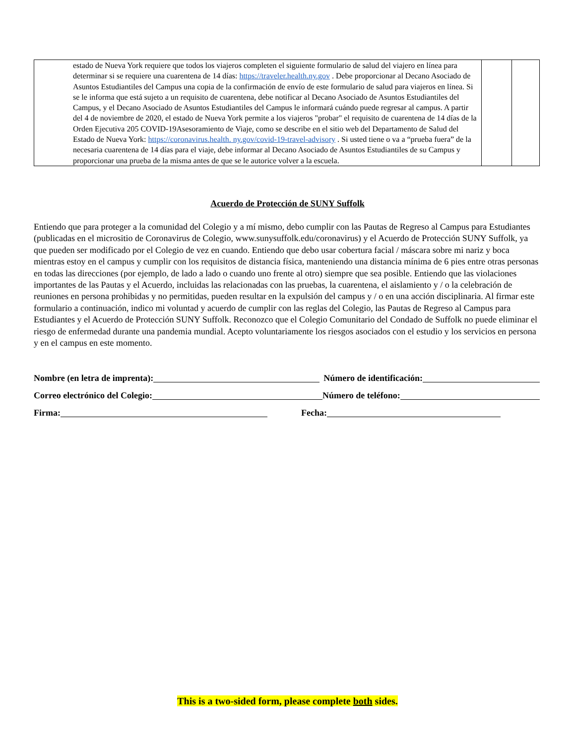| estado de Nueva York requiere que todos los viajeros completen el siguiente formulario de salud del viajero en línea para determinar si se requiere una cuarentena de 14 días: https://traveler.health.ny.gov . Debe proporcionar al Decano Asociado de Asuntos Estudiantiles del Campus una copia de la confirmación de envío de este formulario de salud para viajeros en línea. Si se le informa que está sujeto a un requisito de cuarentena, debe notificar al Decano Asociado de Asuntos Estudiantiles del Campus, y el Decano Asociado de Asuntos Estudiantiles del Campus le informará cuándo puede regresar al campus. A partir del 4 de noviembre de 2020, el estado de Nueva York permite a los viajeros "probar" el requisito de cuarentena de 14 días de la Orden Ejecutiva 205 COVID-19Asesoramiento de Viaje, como se describe en el sitio web del Departamento de Salud del Estado de Nueva York: https://coronavirus.health. ny.gov/covid-19-travel-advisory . Si usted tiene o va a “prueba fuera” de la necesaria cuarentena de 14 días para el viaje, debe informar al Decano Asociado de Asuntos Estudiantiles de su Campus y proporcionar una prueba de la misma antes de que se le autorice volver a la escuela. | | |
Acuerdo de Protección de SUNY Suffolk
Entiendo que para proteger a la comunidad del Colegio y a mí mismo, debo cumplir con las Pautas de Regreso al Campus para Estudiantes (publicadas en el micrositio de Coronavirus de Colegio, www.sunysuffolk.edu/coronavirus) y el Acuerdo de Protección SUNY Suffolk, ya que pueden ser modificado por el Colegio de vez en cuando. Entiendo que debo usar cobertura facial / máscara sobre mi nariz y boca mientras estoy en el campus y cumplir con los requisitos de distancia física, manteniendo una distancia mínima de 6 pies entre otras personas en todas las direcciones (por ejemplo, de lado a lado o cuando uno frente al otro) siempre que sea posible. Entiendo que las violaciones importantes de las Pautas y el Acuerdo, incluidas las relacionadas con las pruebas, la cuarentena, el aislamiento y / o la celebración de reuniones en persona prohibidas y no permitidas, pueden resultar en la expulsión del campus y / o en una acción disciplinaria. Al firmar este formulario a continuación, indico mi voluntad y acuerdo de cumplir con las reglas del Colegio, las Pautas de Regreso al Campus para Estudiantes y el Acuerdo de Protección SUNY Suffolk. Reconozco que el Colegio Comunitario del Condado de Suffolk no puede eliminar el riesgo de enfermedad durante una pandemia mundial. Acepto voluntariamente los riesgos asociados con el estudio y los servicios en persona y en el campus en este momento.
Nombre (en letra de imprenta): Número de identificación:
Correo electrónico del Colegio: Número de teléfono:
Firma: Fecha:
This is a two-sided form, please complete both sides.